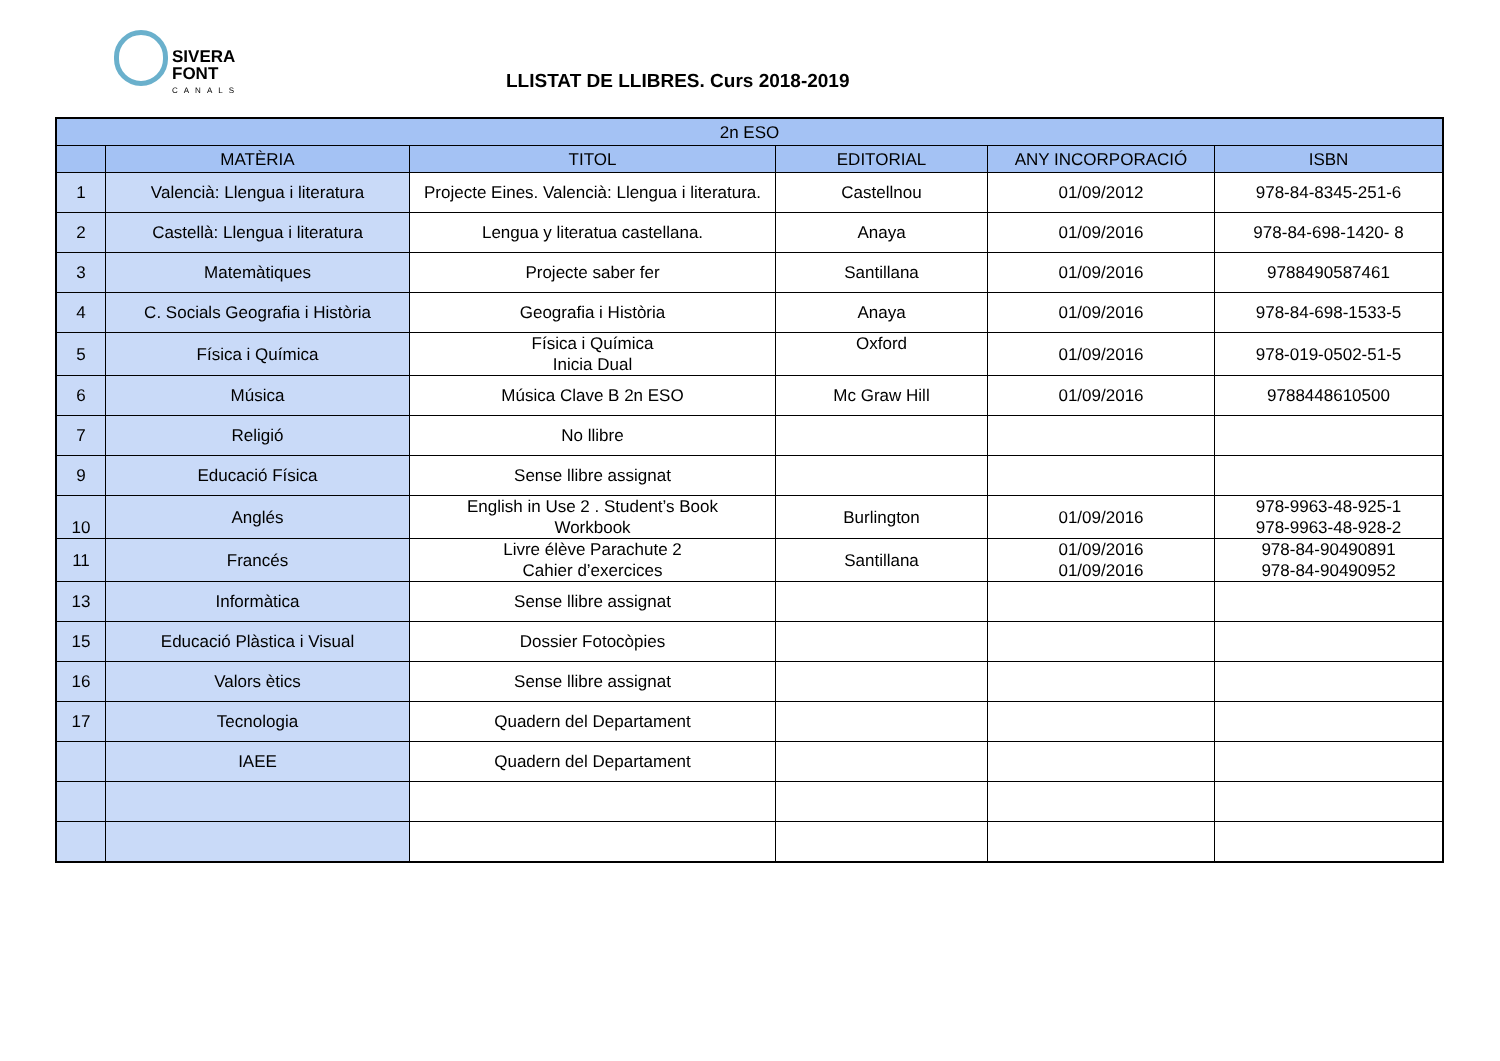SIVERA
FONT
CANALS
LLISTAT DE LLIBRES. Curs 2018-2019
| 2n ESO | | | | | |
| --- | --- | --- | --- | --- | --- |
| | MATÈRIA | TITOL | EDITORIAL | ANY INCORPORACIÓ | ISBN |
| 1 | Valencià: Llengua i literatura | Projecte Eines. Valencià: Llengua i literatura. | Castellnou | 01/09/2012 | 978-84-8345-251-6 |
| 2 | Castellà: Llengua i literatura | Lengua y literatua castellana. | Anaya | 01/09/2016 | 978-84-698-1420- 8 |
| 3 | Matemàtiques | Projecte saber fer | Santillana | 01/09/2016 | 9788490587461 |
| 4 | C. Socials Geografia i Història | Geografia i Història | Anaya | 01/09/2016 | 978-84-698-1533-5 |
| 5 | Física i Química | Física i Química Inicia Dual | Oxford | 01/09/2016 | 978-019-0502-51-5 |
| 6 | Música | Música Clave B 2n ESO | Mc Graw Hill | 01/09/2016 | 9788448610500 |
| 7 | Religió | No llibre | | | |
| 9 | Educació Física | Sense llibre assignat | | | |
| 10 | Anglés | English in Use 2 . Student’s Book Workbook | Burlington | 01/09/2016 | 978-9963-48-925-1 978-9963-48-928-2 |
| 11 | Francés | Livre élève Parachute 2 Cahier d’exercices | Santillana | 01/09/2016 01/09/2016 | 978-84-90490891 978-84-90490952 |
| 13 | Informàtica | Sense llibre assignat | | | |
| 15 | Educació Plàstica i Visual | Dossier Fotocòpies | | | |
| 16 | Valors ètics | Sense llibre assignat | | | |
| 17 | Tecnologia | Quadern del Departament | | | |
| | IAEE | Quadern del Departament | | | |